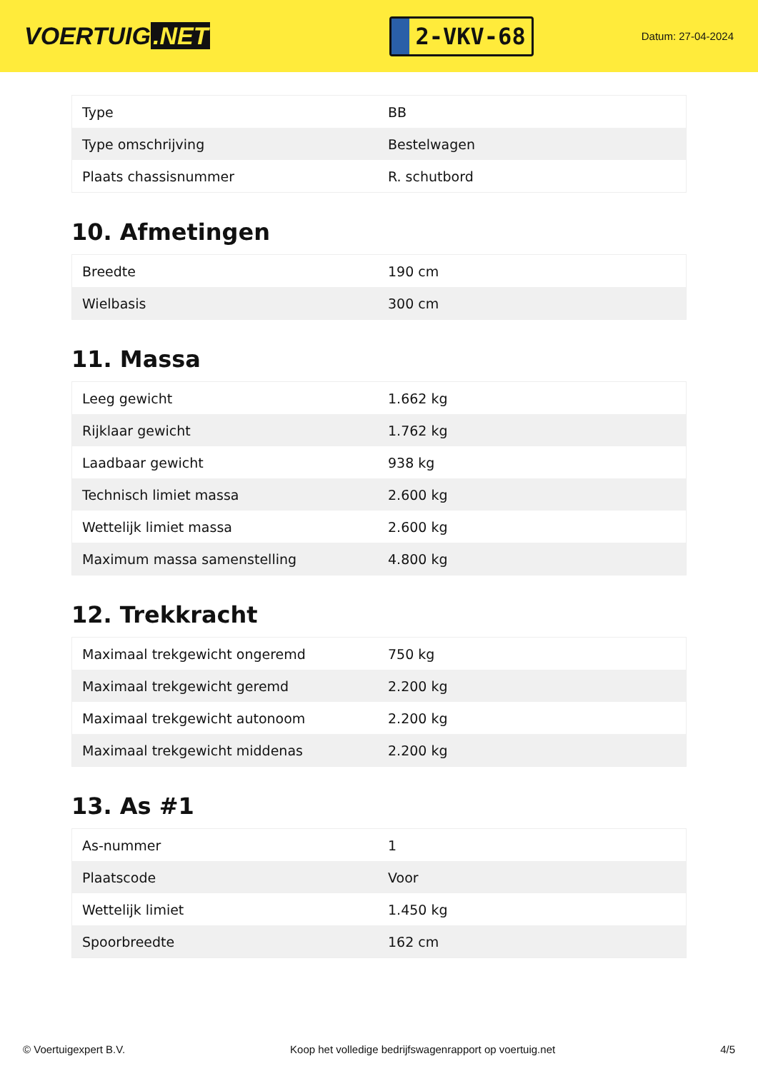VOERTUIG.NET
2-VKV-68
Datum: 27-04-2024
| Type | BB |
| Type omschrijving | Bestelwagen |
| Plaats chassisnummer | R. schutbord |
10. Afmetingen
| Breedte | 190 cm |
| Wielbasis | 300 cm |
11. Massa
| Leeg gewicht | 1.662 kg |
| Rijklaar gewicht | 1.762 kg |
| Laadbaar gewicht | 938 kg |
| Technisch limiet massa | 2.600 kg |
| Wettelijk limiet massa | 2.600 kg |
| Maximum massa samenstelling | 4.800 kg |
12. Trekkracht
| Maximaal trekgewicht ongeremd | 750 kg |
| Maximaal trekgewicht geremd | 2.200 kg |
| Maximaal trekgewicht autonoom | 2.200 kg |
| Maximaal trekgewicht middenas | 2.200 kg |
13. As #1
| As-nummer | 1 |
| Plaatscode | Voor |
| Wettelijk limiet | 1.450 kg |
| Spoorbreedte | 162 cm |
© Voertuigexpert B.V. Koop het volledige bedrijfswagenrapport op voertuig.net 4/5